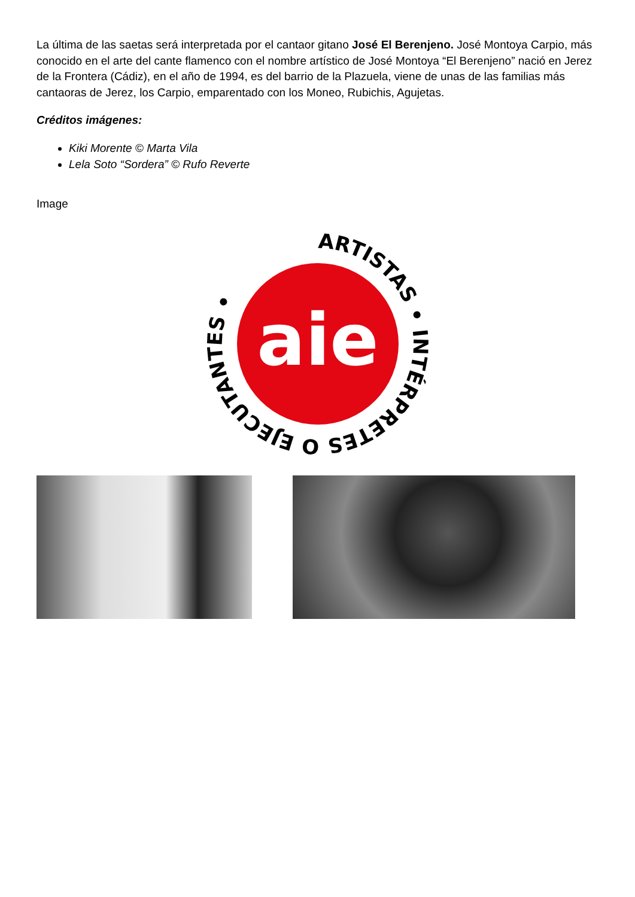La última de las saetas será interpretada por el cantaor gitano José El Berenjeno. José Montoya Carpio, más conocido en el arte del cante flamenco con el nombre artístico de José Montoya “El Berenjeno” nació en Jerez de la Frontera (Cádiz), en el año de 1994, es del barrio de la Plazuela, viene de unas de las familias más cantaoras de Jerez, los Carpio, emparentado con los Moneo, Rubichis, Agujetas.
Créditos imágenes:
Kiki Morente © Marta Vila
Lela Soto “Sordera” © Rufo Reverte
Image
aie
ARTISTAS • INTÉRPRETES O EJECUTANTES •